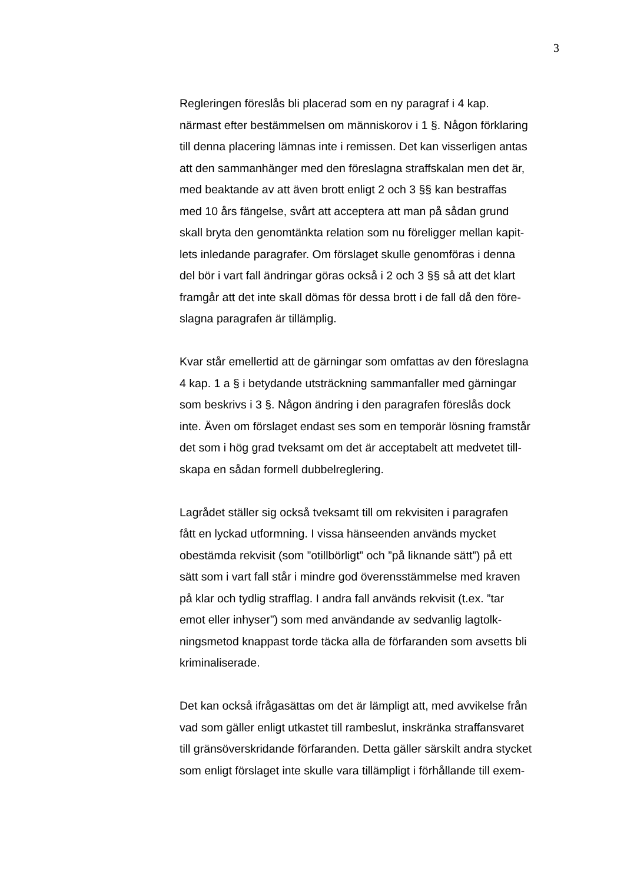3
Regleringen föreslås bli placerad som en ny paragraf i 4 kap.
närmast efter bestämmelsen om människorov i 1 §. Någon förklaring
till denna placering lämnas inte i remissen. Det kan visserligen antas
att den sammanhänger med den föreslagna straffskalan men det är,
med beaktande av att även brott enligt 2 och 3 §§ kan bestraffas
med 10 års fängelse, svårt att acceptera att man på sådan grund
skall bryta den genomtänkta relation som nu föreligger mellan kapit-
lets inledande paragrafer. Om förslaget skulle genomföras i denna
del bör i vart fall ändringar göras också i 2 och 3 §§ så att det klart
framgår att det inte skall dömas för dessa brott i de fall då den före-
slagna paragrafen är tillämplig.
Kvar står emellertid att de gärningar som omfattas av den föreslagna
4 kap. 1 a § i betydande utsträckning sammanfaller med gärningar
som beskrivs i 3 §. Någon ändring i den paragrafen föreslås dock
inte. Även om förslaget endast ses som en temporär lösning framstår
det som i hög grad tveksamt om det är acceptabelt att medvetet till-
skapa en sådan formell dubbelreglering.
Lagrådet ställer sig också tveksamt till om rekvisiten i paragrafen
fått en lyckad utformning. I vissa hänseenden används mycket
obestämda rekvisit (som ”otillbörligt” och ”på liknande sätt”) på ett
sätt som i vart fall står i mindre god överensstämmelse med kraven
på klar och tydlig strafflag. I andra fall används rekvisit (t.ex. ”tar
emot eller inhyser”) som med användande av sedvanlig lagtolk-
ningsmetod knappast torde täcka alla de förfaranden som avsetts bli
kriminaliserade.
Det kan också ifrågasättas om det är lämpligt att, med avvikelse från
vad som gäller enligt utkastet till rambeslut, inskränka straffansvaret
till gränsöverskridande förfaranden. Detta gäller särskilt andra stycket
som enligt förslaget inte skulle vara tillämpligt i förhållande till exem-